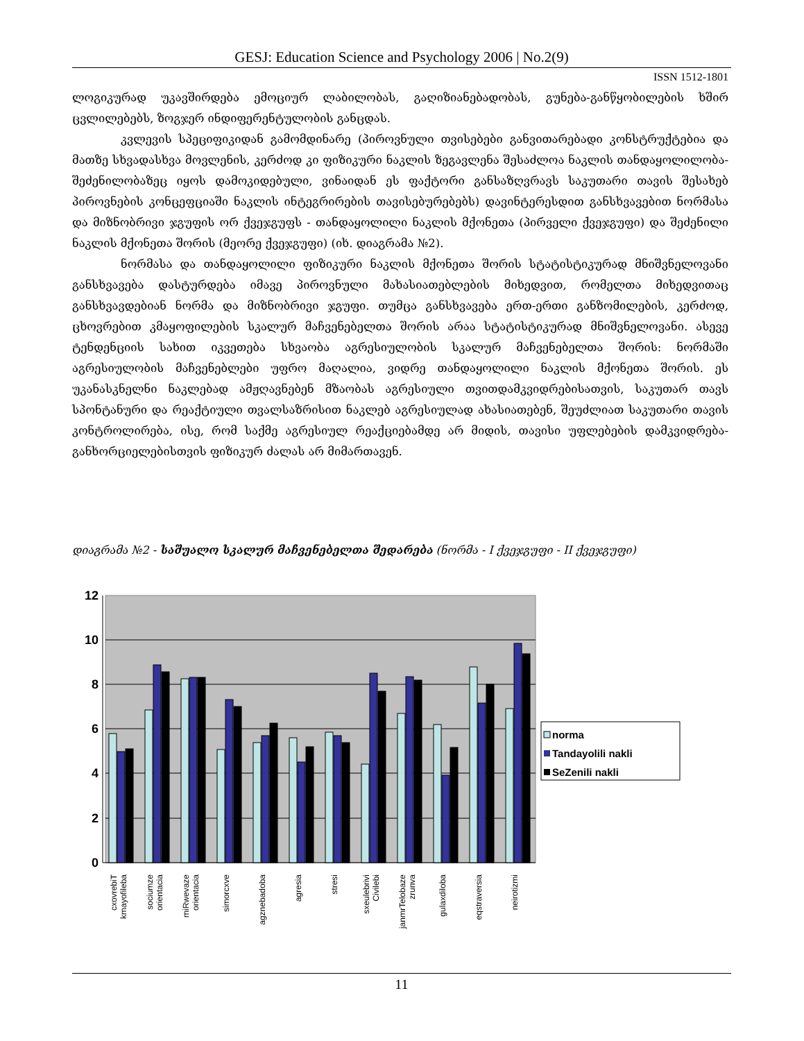GESJ: Education Science and Psychology 2006 | No.2(9)
ISSN 1512-1801
ლოგიკურად უკავშირდება ემოციურ ლაბილობას, გაღიზიანებადობას, გუნება-განწყობილების ხშირ ცვლილებებს, ზოგჯერ ინდიფერენტულობის განცდას.
კვლევის სპეციფიკიდან გამომდინარე (პიროვნული თვისებები განვითარებადი კონსტრუქტებია და მათზე სხვადასხვა მოვლენის, კერძოდ კი ფიზიკური ნაკლის ზეგავლენა შესაძლოა ნაკლის თანდაყოლილობა-შეძენილობაზეც იყოს დამოკიდებული, ვინაიდან ეს ფაქტორი განსაზღვრავს საკუთარი თავის შესახებ პიროვნების კონცეფციაში ნაკლის ინტეგრირების თავისებურებებს) დავინტერესდით განსხვავებით ნორმასა და მიზნობრივი ჯგუფის ორ ქვეჯგუფს - თანდაყოლილი ნაკლის მქონეთა (პირველი ქვეჯგუფი) და შეძენილი ნაკლის მქონეთა შორის (მეორე ქვეჯგუფი) (იხ. დიაგრამა №2).
ნორმასა და თანდაყოლილი ფიზიკური ნაკლის მქონეთა შორის სტატისტიკურად მნიშვნელოვანი განსხვავება დასტურდება იმავე პიროვნული მახასიათებლების მიხედვით, რომელთა მიხედვითაც განსხვავდებიან ნორმა და მიზნობრივი ჯგუფი. თუმცა განსხვავება ერთ-ერთი განზომილების, კერძოდ, ცხოვრებით კმაყოფილების სკალურ მაჩვენებელთა შორის არაა სტატისტიკურად მნიშვნელოვანი. ასევე ტენდენციის სახით იკვეთება სხვაობა აგრესიულობის სკალურ მაჩვენებელთა შორის: ნორმაში აგრესიულობის მაჩვენებლები უფრო მაღალია, ვიდრე თანდაყოლილი ნაკლის მქონეთა შორის. ეს უკანასკნელნი ნაკლებად ამჟღავნებენ მზაობას აგრესიული თვითდამკვიდრებისათვის, საკუთარ თავს სპონტანური და რეაქტიული თვალსაზრისით ნაკლებ აგრესიულად ახასიათებენ, შეუძლიათ საკუთარი თავის კონტროლირება, ისე, რომ საქმე აგრესიულ რეაქციებამდე არ მიდის, თავისი უფლებების დამკვიდრება-განხორციელებისთვის ფიზიკურ ძალას არ მიმართავენ.
დიაგრამა №2 - საშუალო სკალურ მაჩვენებელთა შედარება (ნორმა - I ქვეჯგუფი - II ქვეჯგუფი)
12
10
8
6
4
2
0
cxovrebiT
kmayofileba
sociumze
orientacia
miRwevaze
orientacia
simorcxve
agznebadoba
agresia
stresi
sxeulebrivi
Civilebi
janmrTelobaze
zrunva
gulaxdiloba
eqstraversia
neirotizmi
norma
Tandayolili nakli
SeZenili nakli
11